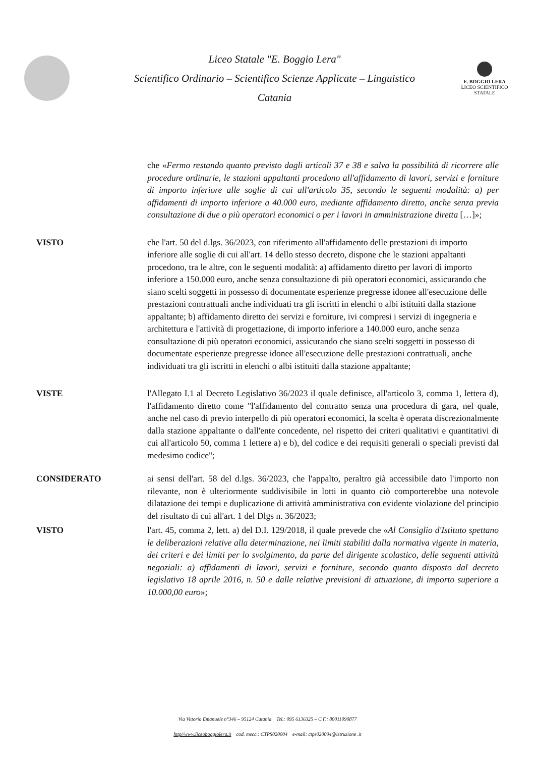Liceo Statale "E. Boggio Lera"
Scientifico Ordinario – Scientifico Scienze Applicate – Linguistico
Catania
E. BOGGIO LERA
LICEO SCIENTIFICO STATALE
che «Fermo restando quanto previsto dagli articoli 37 e 38 e salva la possibilità di ricorrere alle procedure ordinarie, le stazioni appaltanti procedono all'affidamento di lavori, servizi e forniture di importo inferiore alle soglie di cui all'articolo 35, secondo le seguenti modalità: a) per affidamenti di importo inferiore a 40.000 euro, mediante affidamento diretto, anche senza previa consultazione di due o più operatori economici o per i lavori in amministrazione diretta […]»;
VISTO che l'art. 50 del d.lgs. 36/2023, con riferimento all'affidamento delle prestazioni di importo inferiore alle soglie di cui all'art. 14 dello stesso decreto, dispone che le stazioni appaltanti procedono, tra le altre, con le seguenti modalità: a) affidamento diretto per lavori di importo inferiore a 150.000 euro, anche senza consultazione di più operatori economici, assicurando che siano scelti soggetti in possesso di documentate esperienze pregresse idonee all'esecuzione delle prestazioni contrattuali anche individuati tra gli iscritti in elenchi o albi istituiti dalla stazione appaltante; b) affidamento diretto dei servizi e forniture, ivi compresi i servizi di ingegneria e architettura e l'attività di progettazione, di importo inferiore a 140.000 euro, anche senza consultazione di più operatori economici, assicurando che siano scelti soggetti in possesso di documentate esperienze pregresse idonee all'esecuzione delle prestazioni contrattuali, anche individuati tra gli iscritti in elenchi o albi istituiti dalla stazione appaltante;
VISTE l'Allegato I.1 al Decreto Legislativo 36/2023 il quale definisce, all'articolo 3, comma 1, lettera d), l'affidamento diretto come "l'affidamento del contratto senza una procedura di gara, nel quale, anche nel caso di previo interpello di più operatori economici, la scelta è operata discrezionalmente dalla stazione appaltante o dall'ente concedente, nel rispetto dei criteri qualitativi e quantitativi di cui all'articolo 50, comma 1 lettere a) e b), del codice e dei requisiti generali o speciali previsti dal medesimo codice";
CONSIDERATO ai sensi dell'art. 58 del d.lgs. 36/2023, che l'appalto, peraltro già accessibile dato l'importo non rilevante, non è ulteriormente suddivisibile in lotti in quanto ciò comporterebbe una notevole dilatazione dei tempi e duplicazione di attività amministrativa con evidente violazione del principio del risultato di cui all'art. 1 del Dlgs n. 36/2023;
VISTO l'art. 45, comma 2, lett. a) del D.I. 129/2018, il quale prevede che «Al Consiglio d'Istituto spettano le deliberazioni relative alla determinazione, nei limiti stabiliti dalla normativa vigente in materia, dei criteri e dei limiti per lo svolgimento, da parte del dirigente scolastico, delle seguenti attività negoziali: a) affidamenti di lavori, servizi e forniture, secondo quanto disposto dal decreto legislativo 18 aprile 2016, n. 50 e dalle relative previsioni di attuazione, di importo superiore a 10.000,00 euro»;
Via Vittorio Emanuele n°346 – 95124 Catania Tel.: 095 6136325 – C.F.: 80011090877
http//www.liceoboggiolera.it cod. mecc.: CTPS020004 e-mail: ctps020004@istruzione .it